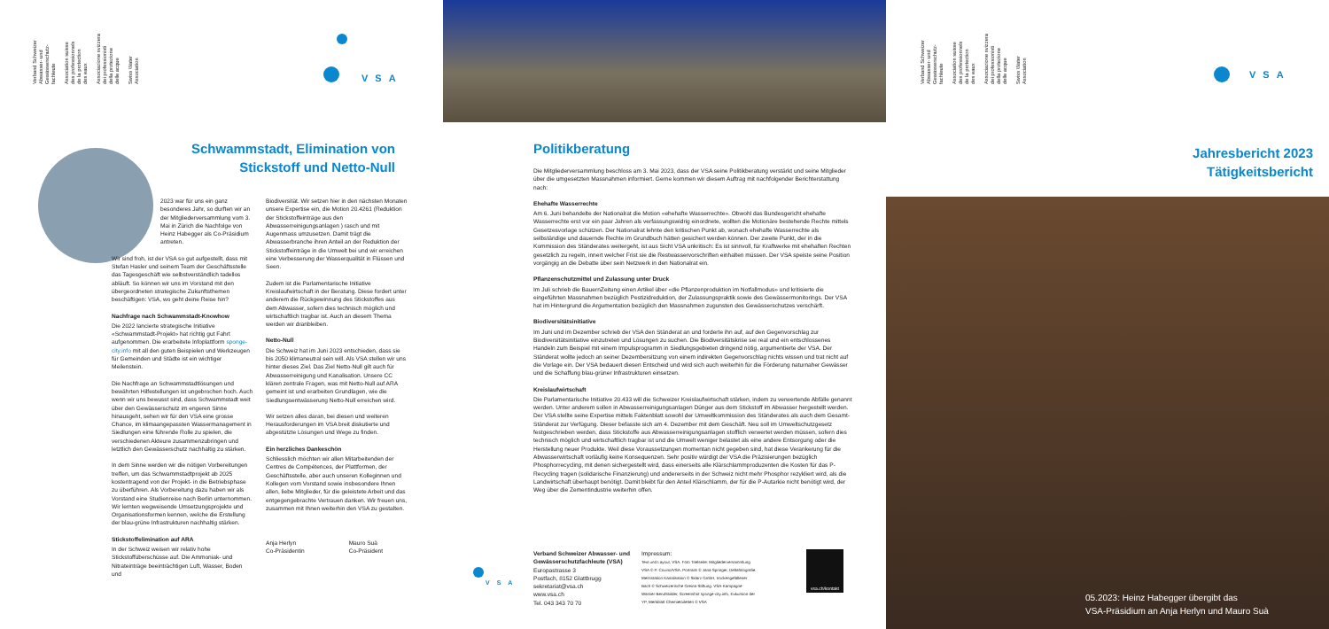Verband Schweizer
Abwasser- und
Gewässerschutz-
fachleute
Association suisse
des professionnels
de la protection
des eaux
Associazione svizzera
dei professionisti
della protezione
delle acque
Swiss Water
Association
VSA
Schwammstadt, Elimination von Stickstoff und Netto-Null
2023 war für uns ein ganz besonderes Jahr, so durften wir an der Mitgliederversammlung vom 3. Mai in Zürich die Nachfolge von Heinz Habegger als Co-Präsidium antreten.
Wir sind froh, ist der VSA so gut aufgestellt, dass mit Stefan Hasler und seinem Team der Geschäftsstelle das Tagesgeschäft wie selbstverständlich tadellos abläuft. So können wir uns im Vorstand mit den übergeordneten strategische Zukunftsthemen beschäftigen: VSA, wo geht deine Reise hin?
Nachfrage nach Schwammstadt-Knowhow
Die 2022 lancierte strategische Initiative «Schwammstadt-Projekt» hat richtig gut Fahrt aufgenommen. Die erarbeitete Infoplattform sponge-city.info mit all den guten Beispielen und Werkzeugen für Gemeinden und Städte ist ein wichtiger Meilenstein.
Die Nachfrage an Schwammstadtlösungen und bewährten Hilfestellungen ist ungebrochen hoch. Auch wenn wir uns bewusst sind, dass Schwammstadt weit über den Gewässerschutz im engeren Sinne hinausgeht, sehen wir für den VSA eine grosse Chance, im klimaangepassten Wassermanagement in Siedlungen eine führende Rolle zu spielen, die verschiedenen Akteure zusammenzubringen und letztlich den Gewässerschutz nachhaltig zu stärken.
In dem Sinne werden wir die nötigen Vorbereitungen treffen, um das Schwammstadtprojekt ab 2025 kostentragend von der Projekt- in die Betriebsphase zu überführen. Als Vorbereitung dazu haben wir als Vorstand eine Studienreise nach Berlin unternommen. Wir lernten wegweisende Umsetzungsprojekte und Organisationsformen kennen, welche die Erstellung der blau-grüne Infrastrukturen nachhaltig stärken.
Stickstoffelimination auf ARA
In der Schweiz weisen wir relativ hohe Stickstoffüberschüsse auf. Die Ammoniak- und Nitrateinträge beeinträchtigen Luft, Wasser, Boden und
Biodiversität. Wir setzen hier in den nächsten Monaten unsere Expertise ein, die Motion 20.4261 (Reduktion der Stickstoffeinträge aus den Abwasserreinigungsanlagen ) rasch und mit Augenmass umzusetzen. Damit trägt die Abwasserbranche ihren Anteil an der Reduktion der Stickstoffeinträge in die Umwelt bei und wir erreichen eine Verbesserung der Wasserqualität in Flüssen und Seen.
Zudem ist die Parlamentarische Initiative Kreislaufwirtschaft in der Beratung. Diese fordert unter anderem die Rückgewinnung des Stickstoffes aus dem Abwasser, sofern dies technisch möglich und wirtschaftlich tragbar ist. Auch an diesem Thema werden wir dranbleiben.
Netto-Null
Die Schweiz hat im Juni 2023 entschieden, dass sie bis 2050 klimaneutral sein will. Als VSA stellen wir uns hinter dieses Ziel. Das Ziel Netto-Null gilt auch für Abwasserreinigung und Kanalisation. Unsere CC klären zentrale Fragen, was mit Netto-Null auf ARA gemeint ist und erarbeiten Grundlagen, wie die Siedlungsentwässerung Netto-Null erreichen wird.
Wir setzen alles daran, bei diesen und weiteren Herausforderungen im VSA breit diskutierte und abgestützte Lösungen und Wege zu finden.
Ein herzliches Dankeschön
Schliesslich möchten wir allen Mitarbeitenden der Centres de Compétences, der Plattformen, der Geschäftsstelle, aber auch unseren Kolleginnen und Kollegen vom Vorstand sowie insbesondere Ihnen allen, liebe Mitglieder, für die geleistete Arbeit und das entgegengebrachte Vertrauen danken. Wir freuen uns, zusammen mit Ihnen weiterhin den VSA zu gestalten.
Anja Herlyn
Co-Präsidentin
Mauro Suà
Co-Präsident
Politikberatung
Die Mitgliederversammlung beschloss am 3. Mai 2023, dass der VSA seine Politikberatung verstärkt und seine Mitglieder über die umgesetzten Massnahmen informiert. Gerne kommen wir diesem Auftrag mit nachfolgender Berichterstattung nach:
Ehehafte Wasserrechte
Am 6. Juni behandelte der Nationalrat die Motion «ehehafte Wasserrechte». Obwohl das Bundesgericht ehehafte Wasserrechte erst vor ein paar Jahren als verfassungswidrig einordnete, wollten die Motionäre bestehende Rechte mittels Gesetzesvorlage schützen. Der Nationalrat lehnte den kritischen Punkt ab, wonach ehehafte Wasserrechte als selbständige und dauernde Rechte im Grundbuch hätten gesichert werden können. Der zweite Punkt, der in die Kommission des Ständerates weitergeht, ist aus Sicht VSA unkritisch: Es ist sinnvoll, für Kraftwerke mit ehehaften Rechten gesetzlich zu regeln, innert welcher Frist sie die Restwasservorschriften einhalten müssen. Der VSA speiste seine Position vorgängig an die Debatte über sein Netzwerk in den Nationalrat ein.
Pflanzenschutzmittel und Zulassung unter Druck
Im Juli schrieb die BauernZeitung einen Artikel über «die Pflanzenproduktion im Notfallmodus» und kritisierte die eingeführten Massnahmen bezüglich Pestizidreduktion, der Zulassungspraktik sowie des Gewässermonitorings. Der VSA hat im Hintergrund die Argumentation bezüglich den Massnahmen zugunsten des Gewässerschutzes verschärft.
Biodiversitätsinitiative
Im Juni und im Dezember schrieb der VSA den Ständerat an und forderte ihn auf, auf den Gegenvorschlag zur Biodiversitätsinitiative einzutreten und Lösungen zu suchen. Die Biodiversitätskrise sei real und ein entschlossenes Handeln zum Beispiel mit einem Impulsprogramm in Siedlungsgebieten dringend nötig, argumentierte der VSA. Der Ständerat wollte jedoch an seiner Dezembersitzung von einem indirekten Gegenvorschlag nichts wissen und trat nicht auf die Vorlage ein. Der VSA bedauert diesen Entscheid und wird sich auch weiterhin für die Förderung naturnaher Gewässer und die Schaffung blau-grüner Infrastrukturen einsetzen.
Kreislaufwirtschaft
Die Parlamentarische Initiative 20.433 will die Schweizer Kreislaufwirtschaft stärken, indem zu verwertende Abfälle genannt werden. Unter anderem sollen in Abwasserreinigungsanlagen Dünger aus dem Stickstoff im Abwasser hergestellt werden. Der VSA stellte seine Expertise mittels Faktenblatt sowohl der Umweltkommission des Ständerates als auch dem Gesamt-Ständerat zur Verfügung. Dieser befasste sich am 4. Dezember mit dem Geschäft. Neu soll im Umweltschutzgesetz festgeschrieben werden, dass Stickstoffe aus Abwasserreinigungsanlagen stofflich verwertet werden müssen, sofern dies technisch möglich und wirtschaftlich tragbar ist und die Umwelt weniger belastet als eine andere Entsorgung oder die Herstellung neuer Produkte. Weil diese Voraussetzungen momentan nicht gegeben sind, hat diese Verankerung für die Abwasserwirtschaft vorläufig keine Konsequenzen. Sehr positiv würdigt der VSA die Präzisierungen bezüglich Phosphorrecycling, mit denen sichergestellt wird, dass einerseits alle Klärschlammproduzenten die Kosten für das P-Recycling tragen (solidarische Finanzierung) und andererseits in der Schweiz nicht mehr Phosphor rezykliert wird, als die Landwirtschaft überhaupt benötigt. Damit bleibt für den Anteil Klärschlamm, der für die P-Autarkie nicht benötigt wird, der Weg über die Zementindustrie weiterhin offen.
VSA
Verband Schweizer Abwasser- und Gewässerschutzfachleute (VSA)
Europastrasse 3
Postfach, 8152 Glattbrugg
sekretariat@vsa.ch
www.vsa.ch
Tel. 043 343 70 70
Impressum:
Text und Layout, VSA. Foto Titelseite: Mitgliederversammlung VSA © P. Covino/VSA. Portraits © Jana Springer, Deltafotografie. Messstation Kanalisation © Sklarz GmbH, trockengefallener Bach © Schweizerische Greina-Stiftung. VSA-Kampagne Wasser-Berufsbilder, Screenshot sponge-city.info, Exkursion der YP, Merkblatt Chemietoiletten © VSA
vsa.ch/kontakt
Verband Schweizer
Abwasser- und
Gewässerschutz-
fachleute
Association suisse
des professionnels
de la protection
des eaux
Associazione svizzera
dei professionisti
della protezione
delle acque
Swiss Water
Association
VSA
Jahresbericht 2023
Tätigkeitsbericht
05.2023: Heinz Habegger übergibt das
VSA-Präsidium an Anja Herlyn und Mauro Suà